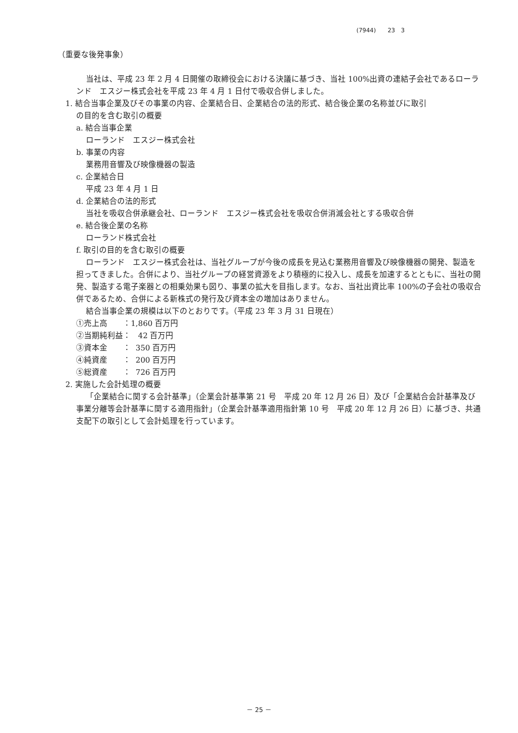(7944)　　23　3
（重要な後発事象）
当社は、平成 23 年 2 月 4 日開催の取締役会における決議に基づき、当社 100%出資の連結子会社であるローランド　エスジー株式会社を平成 23 年 4 月 1 日付で吸収合併しました。
1. 結合当事企業及びその事業の内容、企業結合日、企業結合の法的形式、結合後企業の名称並びに取引
の目的を含む取引の概要
a. 結合当事企業
ローランド　エスジー株式会社
b. 事業の内容
業務用音響及び映像機器の製造
c. 企業結合日
平成 23 年 4 月 1 日
d. 企業結合の法的形式
当社を吸収合併承継会社、ローランド　エスジー株式会社を吸収合併消滅会社とする吸収合併
e. 結合後企業の名称
ローランド株式会社
f. 取引の目的を含む取引の概要
ローランド　エスジー株式会社は、当社グループが今後の成長を見込む業務用音響及び映像機器の開発、製造を担ってきました。合併により、当社グループの経営資源をより積極的に投入し、成長を加速するとともに、当社の開発、製造する電子楽器との相乗効果も図り、事業の拡大を目指します。なお、当社出資比率 100%の子会社の吸収合併であるため、合併による新株式の発行及び資本金の増加はありません。
結合当事企業の規模は以下のとおりです。（平成 23 年 3 月 31 日現在）
①売上高　　：1,860 百万円
②当期純利益：   42 百万円
③資本金　　：  350 百万円
④純資産　　：  200 百万円
⑤総資産　　：  726 百万円
2. 実施した会計処理の概要
「企業結合に関する会計基準」（企業会計基準第 21 号　平成 20 年 12 月 26 日）及び「企業結合会計基準及び事業分離等会計基準に関する適用指針」（企業会計基準適用指針第 10 号　平成 20 年 12 月 26 日）に基づき、共通支配下の取引として会計処理を行っています。
－ 25 －